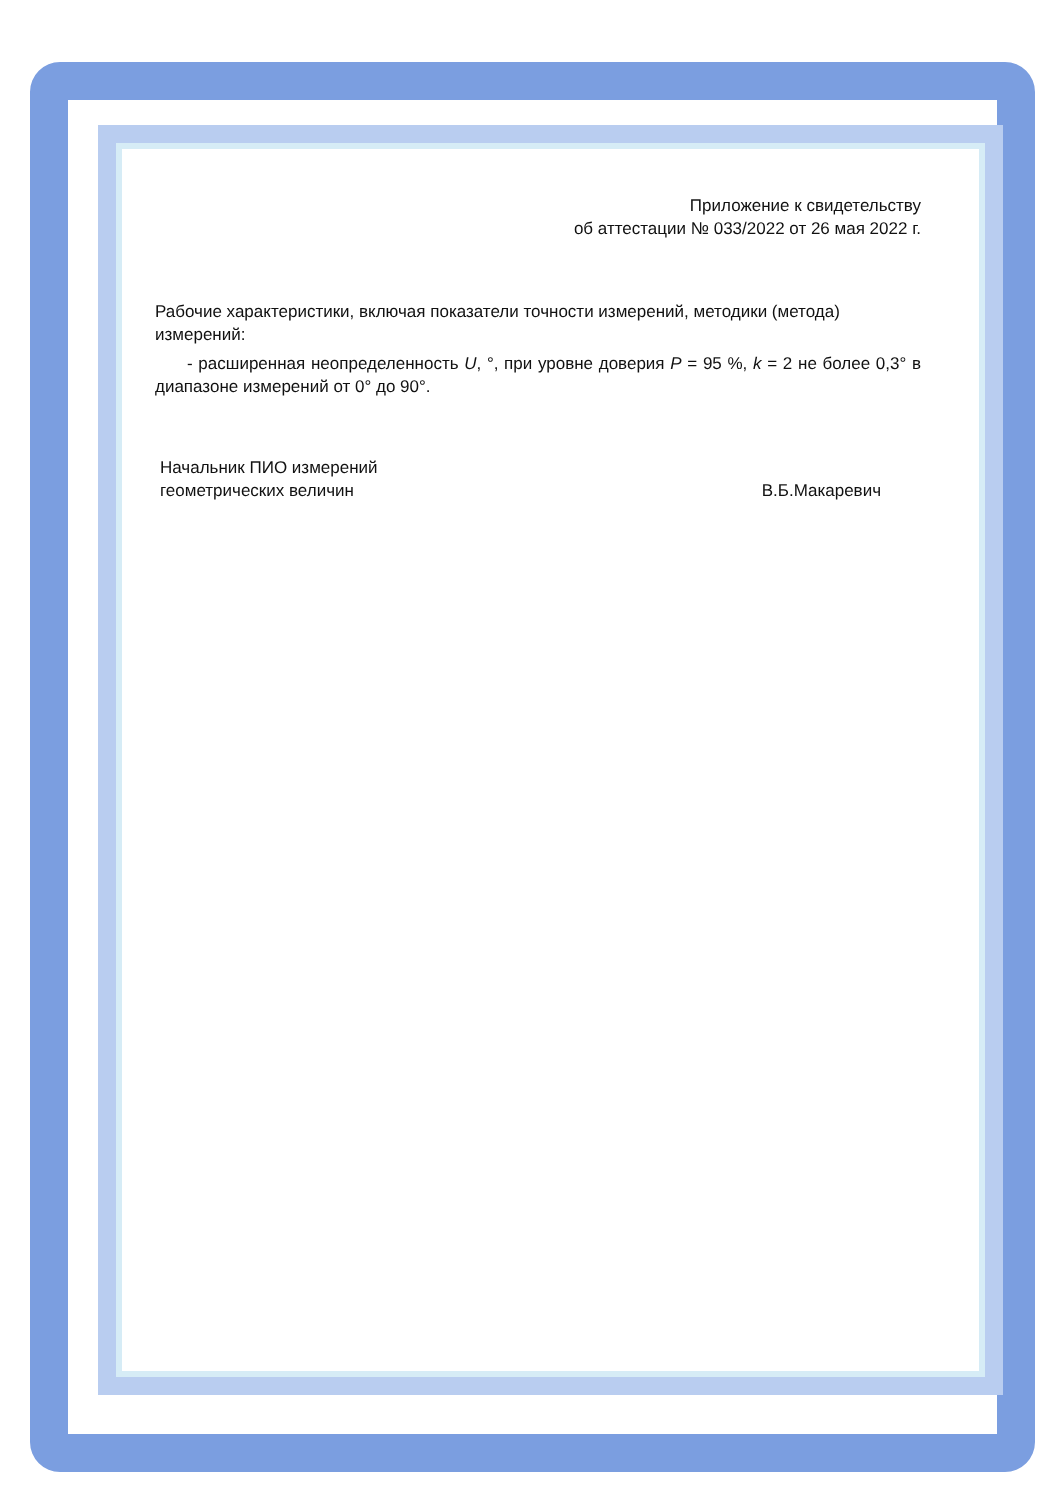Приложение к свидетельству
об аттестации № 033/2022 от 26 мая 2022 г.
Рабочие характеристики, включая показатели точности измерений, методики (метода) измерений:
- расширенная неопределенность U, °, при уровне доверия P = 95 %, k = 2 не более 0,3° в диапазоне измерений от 0° до 90°.
Начальник ПИО измерений
геометрических величин
В.Б.Макаревич